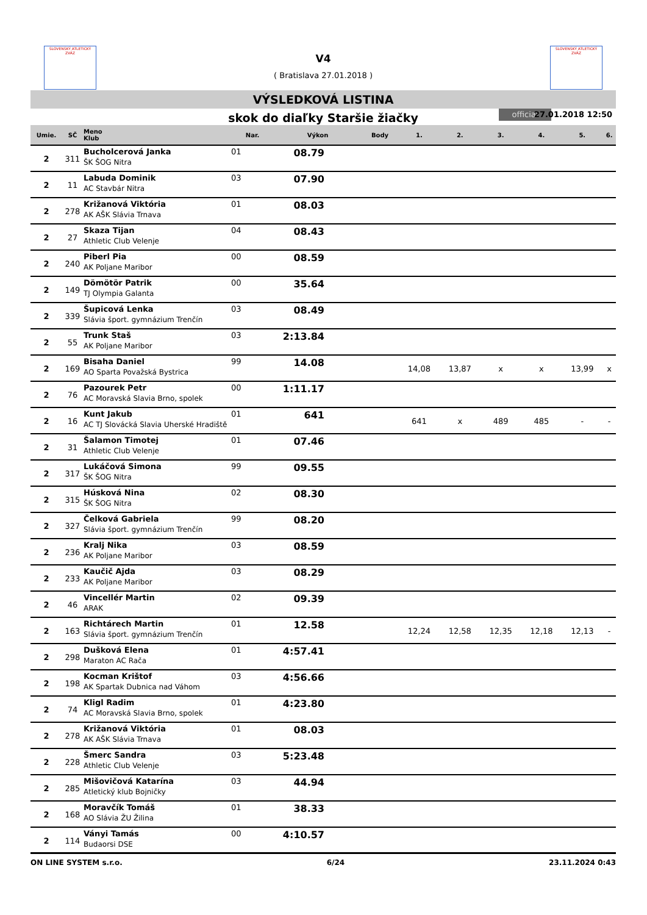SLOVENSKÝ ATLETICKÝ ZVÄZ
SLOVENSKÝ ATLETICKÝ ZVÄZ
V4
( Bratislava 27.01.2018 )
VÝSLEDKOVÁ LISTINA
skok do diaľky Staršie žiačky official 27.01.2018 12:50
| Umie. | SČ | Meno Klub | Nar. | Výkon | Body | 1. | 2. | 3. | 4. | 5. | 6. |
| --- | --- | --- | --- | --- | --- | --- | --- | --- | --- | --- | --- |
| 2 | 311 | Bucholcerová Janka ŠK ŠOG Nitra | 01 | 08.79 | | | | | | | |
| 2 | 11 | Labuda Dominik AC Stavbár Nitra | 03 | 07.90 | | | | | | | |
| 2 | 278 | Križanová Viktória AK AŠK Slávia Trnava | 01 | 08.03 | | | | | | | |
| 2 | 27 | Skaza Tijan Athletic Club Velenje | 04 | 08.43 | | | | | | | |
| 2 | 240 | Piberl Pia AK Poljane Maribor | 00 | 08.59 | | | | | | | |
| 2 | 149 | Dömötör Patrik TJ Olympia Galanta | 00 | 35.64 | | | | | | | |
| 2 | 339 | Šupicová Lenka Slávia šport. gymnázium Trenčín | 03 | 08.49 | | | | | | | |
| 2 | 55 | Trunk Staš AK Poljane Maribor | 03 | 2:13.84 | | | | | | | |
| 2 | 169 | Bisaha Daniel AO Sparta Považská Bystrica | 99 | 14.08 | | 14,08 | 13,87 | x | x | 13,99 | x |
| 2 | 76 | Pazourek Petr AC Moravská Slavia Brno, spolek | 00 | 1:11.17 | | | | | | | |
| 2 | 16 | Kunt Jakub AC TJ Slovácká Slavia Uherské Hradiště | 01 | 641 | | 641 | x | 489 | 485 | - | - |
| 2 | 31 | Šalamon Timotej Athletic Club Velenje | 01 | 07.46 | | | | | | | |
| 2 | 317 | Lukáčová Simona ŠK ŠOG Nitra | 99 | 09.55 | | | | | | | |
| 2 | 315 | Húsková Nina ŠK ŠOG Nitra | 02 | 08.30 | | | | | | | |
| 2 | 327 | Čelková Gabriela Slávia šport. gymnázium Trenčín | 99 | 08.20 | | | | | | | |
| 2 | 236 | Kralj Nika AK Poljane Maribor | 03 | 08.59 | | | | | | | |
| 2 | 233 | Kaučič Ajda AK Poljane Maribor | 03 | 08.29 | | | | | | | |
| 2 | 46 | Vincellér Martin ARAK | 02 | 09.39 | | | | | | | |
| 2 | 163 | Richtárech Martin Slávia šport. gymnázium Trenčín | 01 | 12.58 | | 12,24 | 12,58 | 12,35 | 12,18 | 12,13 | - |
| 2 | 298 | Dušková Elena Maraton AC Rača | 01 | 4:57.41 | | | | | | | |
| 2 | 198 | Kocman Krištof AK Spartak Dubnica nad Váhom | 03 | 4:56.66 | | | | | | | |
| 2 | 74 | Kligl Radim AC Moravská Slavia Brno, spolek | 01 | 4:23.80 | | | | | | | |
| 2 | 278 | Križanová Viktória AK AŠK Slávia Trnava | 01 | 08.03 | | | | | | | |
| 2 | 228 | Šmerc Sandra Athletic Club Velenje | 03 | 5:23.48 | | | | | | | |
| 2 | 285 | Mišovičová Katarína Atletický klub Bojničky | 03 | 44.94 | | | | | | | |
| 2 | 168 | Moravčík Tomáš AO Slávia ŽU Žilina | 01 | 38.33 | | | | | | | |
| 2 | 114 | Ványi Tamás Budaorsi DSE | 00 | 4:10.57 | | | | | | | |
ON LINE SYSTEM s.r.o. 6/24 23.11.2024 0:43